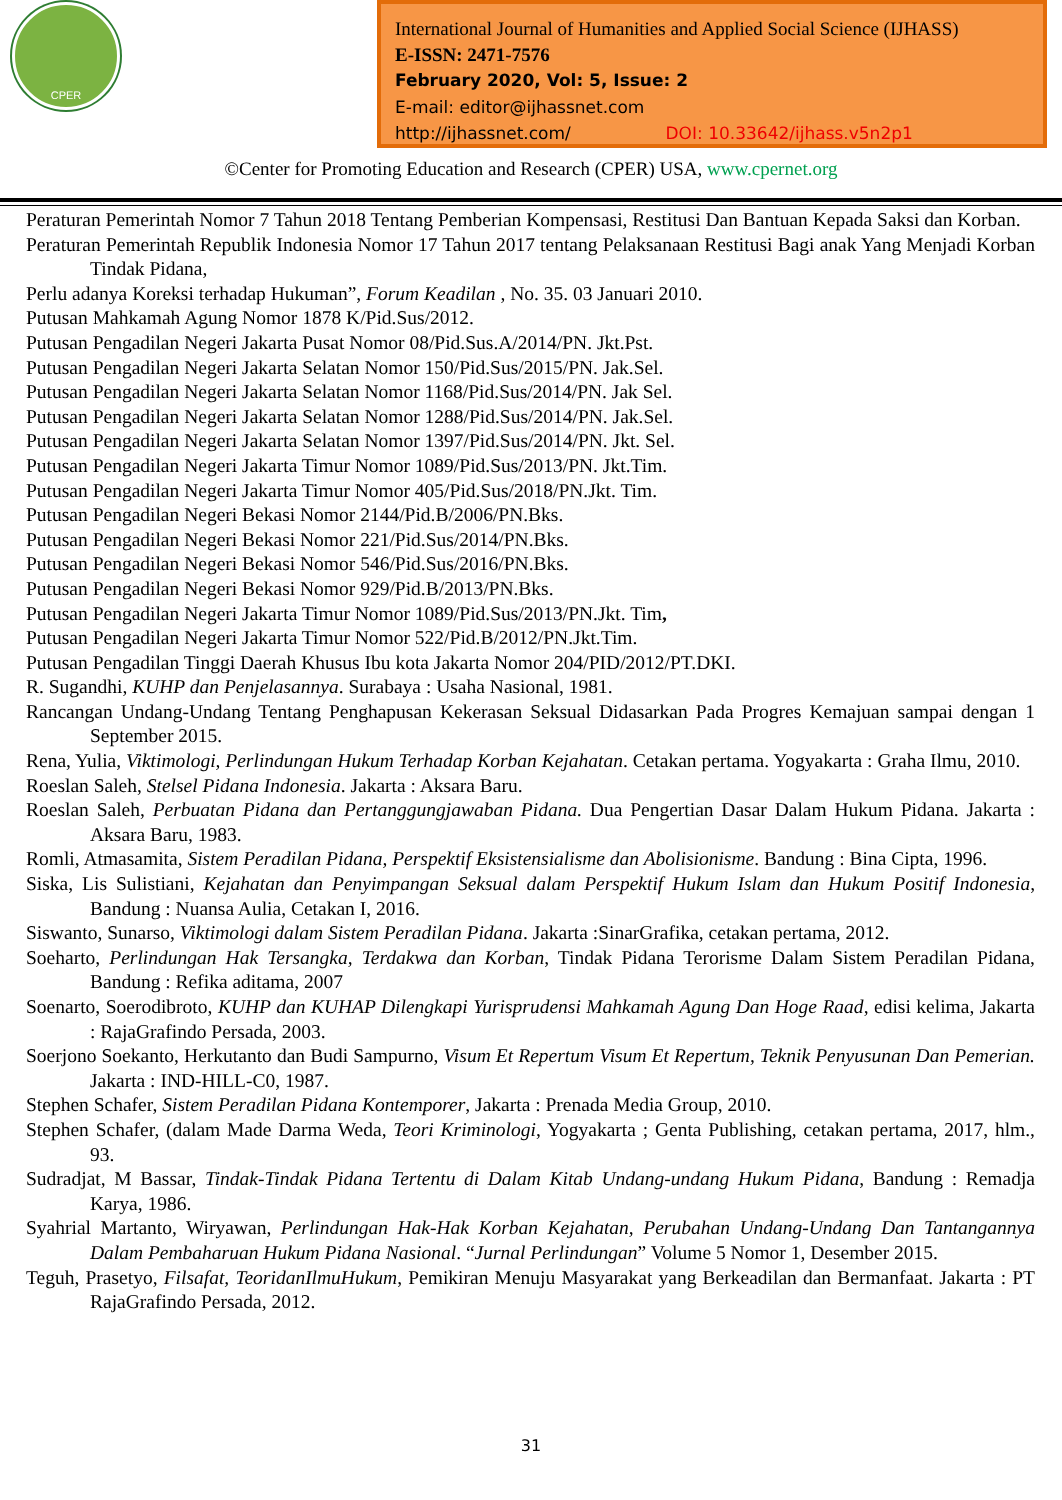CPER
International Journal of Humanities and Applied Social Science (IJHASS)
E-ISSN: 2471-7576
February 2020, Vol: 5, Issue: 2
E-mail: editor@ijhassnet.com
http://ijhassnet.com/ DOI: 10.33642/ijhass.v5n2p1
©Center for Promoting Education and Research (CPER) USA, www.cpernet.org
Peraturan Pemerintah Nomor 7 Tahun 2018 Tentang Pemberian Kompensasi, Restitusi Dan Bantuan Kepada Saksi dan Korban.
Peraturan Pemerintah Republik Indonesia Nomor 17 Tahun 2017 tentang Pelaksanaan Restitusi Bagi anak Yang Menjadi Korban Tindak Pidana,
Perlu adanya Koreksi terhadap Hukuman”, Forum Keadilan , No. 35. 03 Januari 2010.
Putusan Mahkamah Agung Nomor 1878 K/Pid.Sus/2012.
Putusan Pengadilan Negeri Jakarta Pusat Nomor 08/Pid.Sus.A/2014/PN. Jkt.Pst.
Putusan Pengadilan Negeri Jakarta Selatan Nomor 150/Pid.Sus/2015/PN. Jak.Sel.
Putusan Pengadilan Negeri Jakarta Selatan Nomor 1168/Pid.Sus/2014/PN. Jak Sel.
Putusan Pengadilan Negeri Jakarta Selatan Nomor 1288/Pid.Sus/2014/PN. Jak.Sel.
Putusan Pengadilan Negeri Jakarta Selatan Nomor 1397/Pid.Sus/2014/PN. Jkt. Sel.
Putusan Pengadilan Negeri Jakarta Timur Nomor 1089/Pid.Sus/2013/PN. Jkt.Tim.
Putusan Pengadilan Negeri Jakarta Timur Nomor 405/Pid.Sus/2018/PN.Jkt. Tim.
Putusan Pengadilan Negeri Bekasi Nomor 2144/Pid.B/2006/PN.Bks.
Putusan Pengadilan Negeri Bekasi Nomor 221/Pid.Sus/2014/PN.Bks.
Putusan Pengadilan Negeri Bekasi Nomor 546/Pid.Sus/2016/PN.Bks.
Putusan Pengadilan Negeri Bekasi Nomor 929/Pid.B/2013/PN.Bks.
Putusan Pengadilan Negeri Jakarta Timur Nomor 1089/Pid.Sus/2013/PN.Jkt. Tim,
Putusan Pengadilan Negeri Jakarta Timur Nomor 522/Pid.B/2012/PN.Jkt.Tim.
Putusan Pengadilan Tinggi Daerah Khusus Ibu kota Jakarta Nomor 204/PID/2012/PT.DKI.
R. Sugandhi, KUHP dan Penjelasannya. Surabaya : Usaha Nasional, 1981.
Rancangan Undang-Undang Tentang Penghapusan Kekerasan Seksual Didasarkan Pada Progres Kemajuan sampai dengan 1 September 2015.
Rena, Yulia, Viktimologi, Perlindungan Hukum Terhadap Korban Kejahatan. Cetakan pertama. Yogyakarta : Graha Ilmu, 2010.
Roeslan Saleh, Stelsel Pidana Indonesia. Jakarta : Aksara Baru.
Roeslan Saleh, Perbuatan Pidana dan Pertanggungjawaban Pidana. Dua Pengertian Dasar Dalam Hukum Pidana. Jakarta : Aksara Baru, 1983.
Romli, Atmasamita, Sistem Peradilan Pidana, Perspektif Eksistensialisme dan Abolisionisme. Bandung : Bina Cipta, 1996.
Siska, Lis Sulistiani, Kejahatan dan Penyimpangan Seksual dalam Perspektif Hukum Islam dan Hukum Positif Indonesia, Bandung : Nuansa Aulia, Cetakan I, 2016.
Siswanto, Sunarso, Viktimologi dalam Sistem Peradilan Pidana. Jakarta :SinarGrafika, cetakan pertama, 2012.
Soeharto, Perlindungan Hak Tersangka, Terdakwa dan Korban, Tindak Pidana Terorisme Dalam Sistem Peradilan Pidana, Bandung : Refika aditama, 2007
Soenarto, Soerodibroto, KUHP dan KUHAP Dilengkapi Yurisprudensi Mahkamah Agung Dan Hoge Raad, edisi kelima, Jakarta : RajaGrafindo Persada, 2003.
Soerjono Soekanto, Herkutanto dan Budi Sampurno, Visum Et Repertum Visum Et Repertum, Teknik Penyusunan Dan Pemerian. Jakarta : IND-HILL-C0, 1987.
Stephen Schafer, Sistem Peradilan Pidana Kontemporer, Jakarta : Prenada Media Group, 2010.
Stephen Schafer, (dalam Made Darma Weda, Teori Kriminologi, Yogyakarta ; Genta Publishing, cetakan pertama, 2017, hlm., 93.
Sudradjat, M Bassar, Tindak-Tindak Pidana Tertentu di Dalam Kitab Undang-undang Hukum Pidana, Bandung : Remadja Karya, 1986.
Syahrial Martanto, Wiryawan, Perlindungan Hak-Hak Korban Kejahatan, Perubahan Undang-Undang Dan Tantangannya Dalam Pembaharuan Hukum Pidana Nasional. “Jurnal Perlindungan” Volume 5 Nomor 1, Desember 2015.
Teguh, Prasetyo, Filsafat, TeoridanIlmuHukum, Pemikiran Menuju Masyarakat yang Berkeadilan dan Bermanfaat. Jakarta : PT RajaGrafindo Persada, 2012.
31